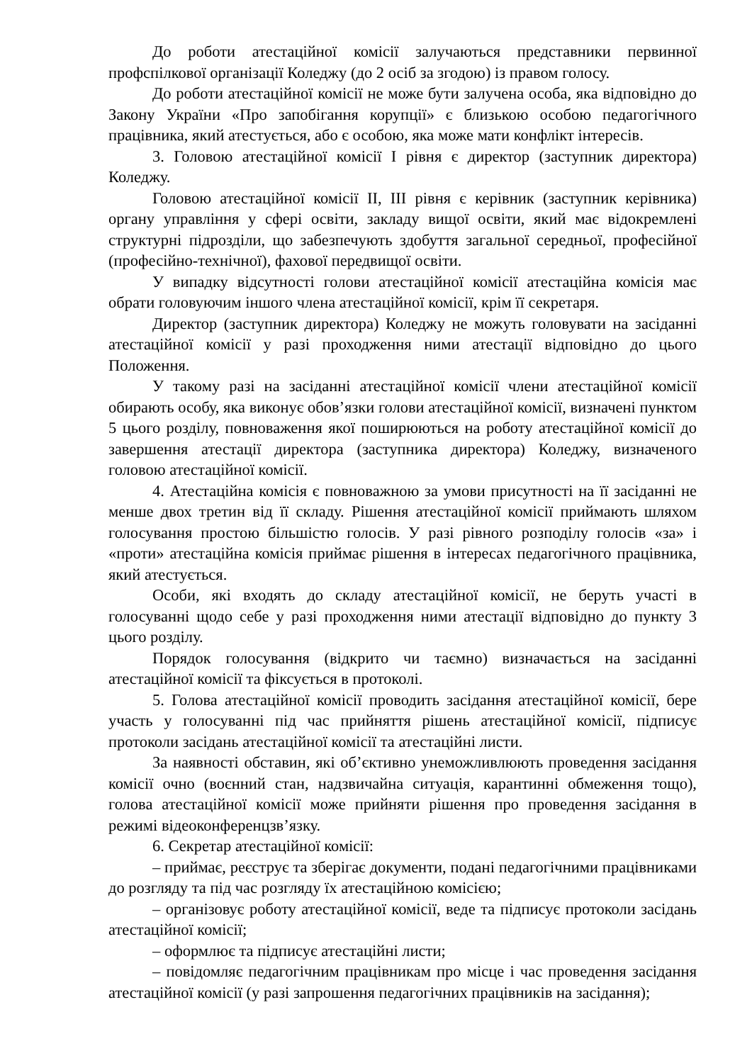До роботи атестаційної комісії залучаються представники первинної профспілкової організації Коледжу (до 2 осіб за згодою) із правом голосу.
До роботи атестаційної комісії не може бути залучена особа, яка відповідно до Закону України «Про запобігання корупції» є близькою особою педагогічного працівника, який атестується, або є особою, яка може мати конфлікт інтересів.
3. Головою атестаційної комісії I рівня є директор (заступник директора) Коледжу.
Головою атестаційної комісії II, III рівня є керівник (заступник керівника) органу управління у сфері освіти, закладу вищої освіти, який має відокремлені структурні підрозділи, що забезпечують здобуття загальної середньої, професійної (професійно-технічної), фахової передвищої освіти.
У випадку відсутності голови атестаційної комісії атестаційна комісія має обрати головуючим іншого члена атестаційної комісії, крім її секретаря.
Директор (заступник директора) Коледжу не можуть головувати на засіданні атестаційної комісії у разі проходження ними атестації відповідно до цього Положення.
У такому разі на засіданні атестаційної комісії члени атестаційної комісії обирають особу, яка виконує обов’язки голови атестаційної комісії, визначені пунктом 5 цього розділу, повноваження якої поширюються на роботу атестаційної комісії до завершення атестації директора (заступника директора) Коледжу, визначеного головою атестаційної комісії.
4. Атестаційна комісія є повноважною за умови присутності на її засіданні не менше двох третин від її складу. Рішення атестаційної комісії приймають шляхом голосування простою більшістю голосів. У разі рівного розподілу голосів «за» і «проти» атестаційна комісія приймає рішення в інтересах педагогічного працівника, який атестується.
Особи, які входять до складу атестаційної комісії, не беруть участі в голосуванні щодо себе у разі проходження ними атестації відповідно до пункту 3 цього розділу.
Порядок голосування (відкрито чи таємно) визначається на засіданні атестаційної комісії та фіксується в протоколі.
5. Голова атестаційної комісії проводить засідання атестаційної комісії, бере участь у голосуванні під час прийняття рішень атестаційної комісії, підписує протоколи засідань атестаційної комісії та атестаційні листи.
За наявності обставин, які об’єктивно унеможливлюють проведення засідання комісії очно (воєнний стан, надзвичайна ситуація, карантинні обмеження тощо), голова атестаційної комісії може прийняти рішення про проведення засідання в режимі відеоконференцзв’язку.
6. Секретар атестаційної комісії:
– приймає, реєструє та зберігає документи, подані педагогічними працівниками до розгляду та під час розгляду їх атестаційною комісією;
– організовує роботу атестаційної комісії, веде та підписує протоколи засідань атестаційної комісії;
– оформлює та підписує атестаційні листи;
– повідомляє педагогічним працівникам про місце і час проведення засідання атестаційної комісії (у разі запрошення педагогічних працівників на засідання);